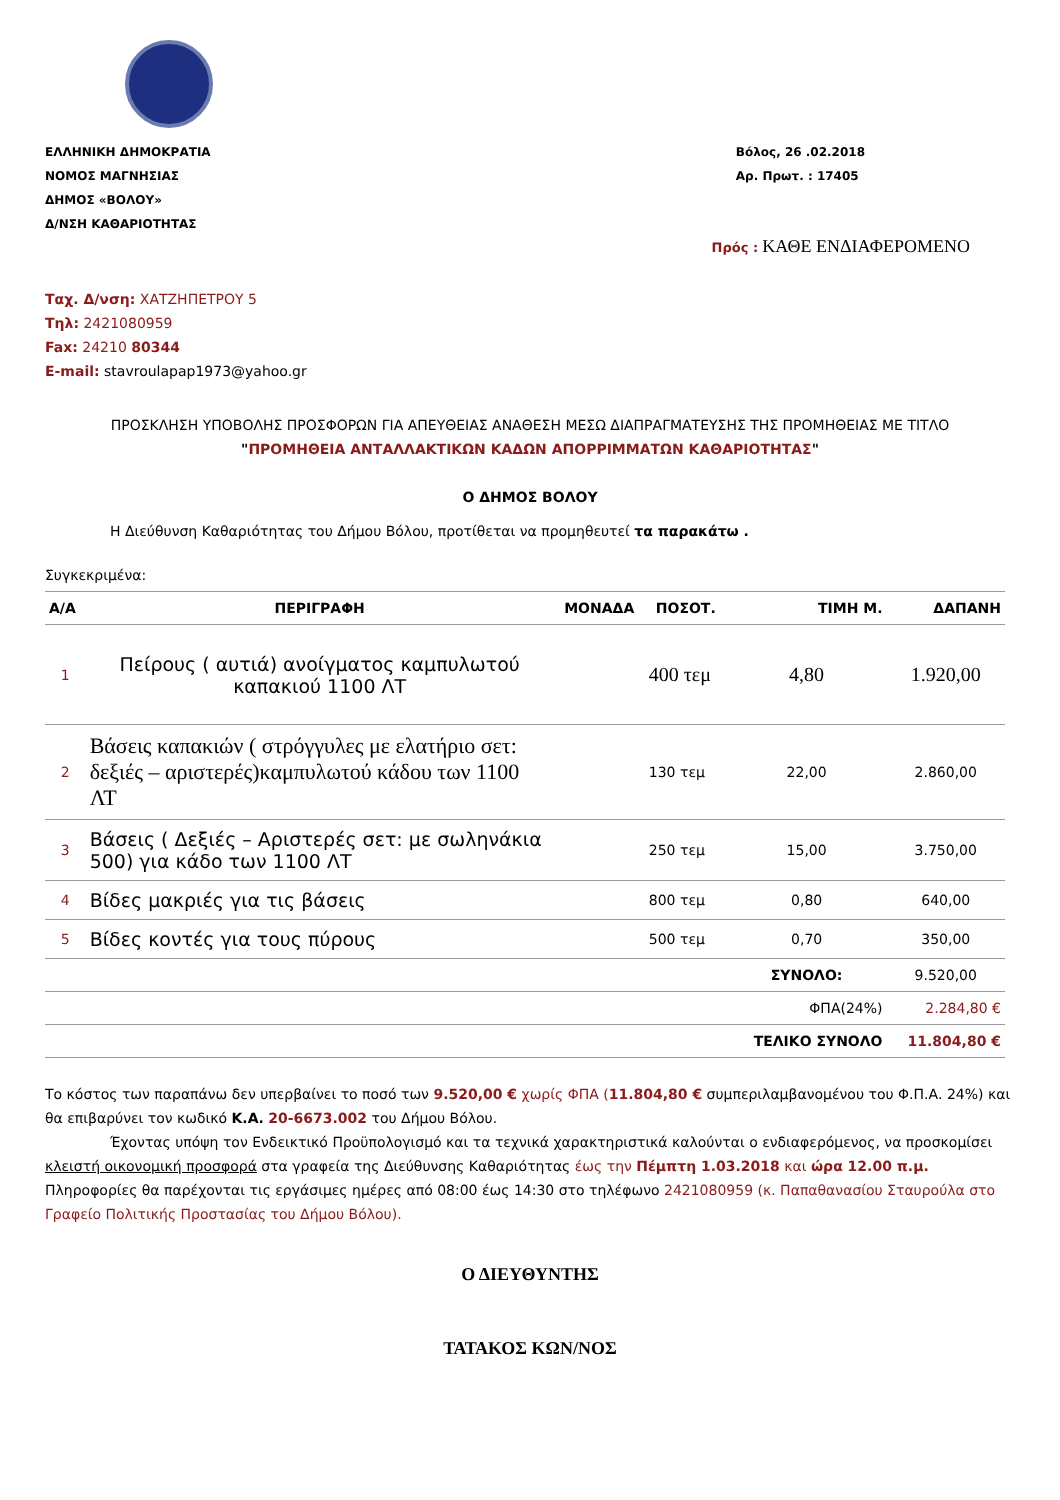ΕΛΛΗΝΙΚΗ ΔΗΜΟΚΡΑΤΙΑ
ΝΟΜΟΣ ΜΑΓΝΗΣΙΑΣ
ΔΗΜΟΣ «ΒΟΛΟΥ»
Δ/ΝΣΗ ΚΑΘΑΡΙΟΤΗΤΑΣ
Βόλος, 26 .02.2018
Αρ. Πρωτ. : 17405
Πρός : ΚΑΘΕ ΕΝΔΙΑΦΕΡΟΜΕΝΟ
Ταχ. Δ/νση: ΧΑΤΖΗΠΕΤΡΟΥ 5
Τηλ: 2421080959
Fax: 24210 80344
E-mail: stavroulapap1973@yahoo.gr
ΠΡΟΣΚΛΗΣΗ ΥΠΟΒΟΛΗΣ ΠΡΟΣΦΟΡΩΝ ΓΙΑ ΑΠΕΥΘΕΙΑΣ ΑΝΑΘΕΣΗ ΜΕΣΩ ΔΙΑΠΡΑΓΜΑΤΕΥΣΗΣ ΤΗΣ ΠΡΟΜΗΘΕΙΑΣ ΜΕ ΤΙΤΛΟ
"ΠΡΟΜΗΘΕΙΑ ΑΝΤΑΛΛΑΚΤΙΚΩΝ ΚΑΔΩΝ ΑΠΟΡΡΙΜΜΑΤΩΝ ΚΑΘΑΡΙΟΤΗΤΑΣ"
Ο ΔΗΜΟΣ ΒΟΛΟΥ
Η Διεύθυνση Καθαριότητας του Δήμου Βόλου, προτίθεται να προμηθευτεί τα παρακάτω .
Συγκεκριμένα:
| Α/Α | ΠΕΡΙΓΡΑΦΗ | ΜΟΝΑΔΑ | ΠΟΣΟΤ. | ΤΙΜΗ Μ. | ΔΑΠΑΝΗ |
| --- | --- | --- | --- | --- | --- |
| 1 | Πείρους ( αυτιά) ανοίγματος καμπυλωτού καπακιού 1100 ΛΤ | | 400 τεμ | 4,80 | 1.920,00 |
| 2 | Βάσεις καπακιών ( στρόγγυλες με ελατήριο σετ: δεξιές – αριστερές)καμπυλωτού κάδου των 1100 ΛΤ | | 130 τεμ | 22,00 | 2.860,00 |
| 3 | Βάσεις ( Δεξιές – Αριστερές σετ: με σωληνάκια 500) για κάδο των 1100 ΛΤ | | 250 τεμ | 15,00 | 3.750,00 |
| 4 | Βίδες μακριές για τις βάσεις | | 800 τεμ | 0,80 | 640,00 |
| 5 | Βίδες κοντές για τους πύρους | | 500 τεμ | 0,70 | 350,00 |
| | | | | ΣΥΝΟΛΟ: | 9.520,00 |
| | | | | ΦΠΑ(24%) | 2.284,80 € |
| | | | | ΤΕΛΙΚΟ ΣΥΝΟΛΟ | 11.804,80 € |
Το κόστος των παραπάνω δεν υπερβαίνει το ποσό των 9.520,00 € χωρίς ΦΠΑ (11.804,80 € συμπεριλαμβανομένου του Φ.Π.Α. 24%) και θα επιβαρύνει τον κωδικό Κ.Α. 20-6673.002 του Δήμου Βόλου.
Έχοντας υπόψη τον Ενδεικτικό Προϋπολογισμό και τα τεχνικά χαρακτηριστικά καλούνται ο ενδιαφερόμενος, να προσκομίσει κλειστή οικονομική προσφορά στα γραφεία της Διεύθυνσης Καθαριότητας έως την Πέμπτη 1.03.2018 και ώρα 12.00 π.μ.
Πληροφορίες θα παρέχονται τις εργάσιμες ημέρες από 08:00 έως 14:30 στο τηλέφωνο 2421080959 (κ. Παπαθανασίου Σταυρούλα στο Γραφείο Πολιτικής Προστασίας του Δήμου Βόλου).
Ο ΔΙΕΥΘΥΝΤΗΣ
ΤΑΤΑΚΟΣ ΚΩΝ/ΝΟΣ